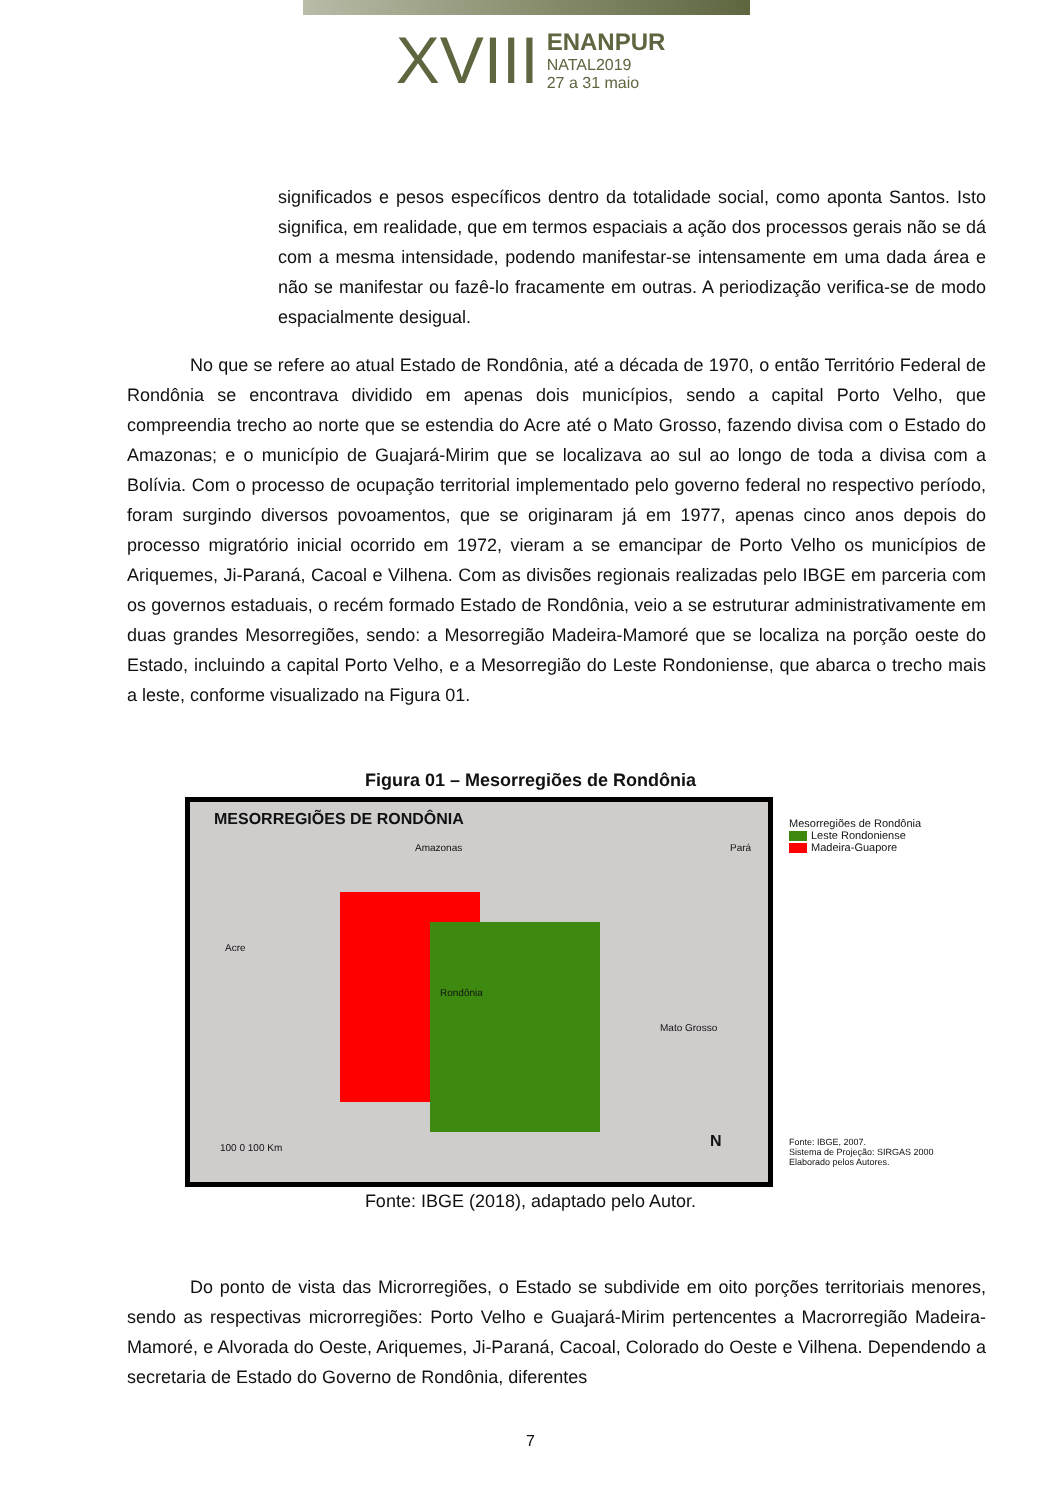XVIII ENANPUR
NATAL2019
27 a 31 maio
significados e pesos específicos dentro da totalidade social, como aponta Santos. Isto significa, em realidade, que em termos espaciais a ação dos processos gerais não se dá com a mesma intensidade, podendo manifestar-se intensamente em uma dada área e não se manifestar ou fazê-lo fracamente em outras. A periodização verifica-se de modo espacialmente desigual.
No que se refere ao atual Estado de Rondônia, até a década de 1970, o então Território Federal de Rondônia se encontrava dividido em apenas dois municípios, sendo a capital Porto Velho, que compreendia trecho ao norte que se estendia do Acre até o Mato Grosso, fazendo divisa com o Estado do Amazonas; e o município de Guajará-Mirim que se localizava ao sul ao longo de toda a divisa com a Bolívia. Com o processo de ocupação territorial implementado pelo governo federal no respectivo período, foram surgindo diversos povoamentos, que se originaram já em 1977, apenas cinco anos depois do processo migratório inicial ocorrido em 1972, vieram a se emancipar de Porto Velho os municípios de Ariquemes, Ji-Paraná, Cacoal e Vilhena. Com as divisões regionais realizadas pelo IBGE em parceria com os governos estaduais, o recém formado Estado de Rondônia, veio a se estruturar administrativamente em duas grandes Mesorregiões, sendo: a Mesorregião Madeira-Mamoré que se localiza na porção oeste do Estado, incluindo a capital Porto Velho, e a Mesorregião do Leste Rondoniense, que abarca o trecho mais a leste, conforme visualizado na Figura 01.
Figura 01 – Mesorregiões de Rondônia
MESORREGIÕES DE RONDÔNIA
Amazonas Pará
Acre
Rondônia
Mato Grosso
100 0 100 Km N
Mesorregiões de Rondônia
Leste Rondoniense
Madeira-Guapore
Fonte: IBGE, 2007.
Sistema de Projeção: SIRGAS 2000
Elaborado pelos Autores.
Fonte: IBGE (2018), adaptado pelo Autor.
Do ponto de vista das Microrregiões, o Estado se subdivide em oito porções territoriais menores, sendo as respectivas microrregiões: Porto Velho e Guajará-Mirim pertencentes a Macrorregião Madeira-Mamoré, e Alvorada do Oeste, Ariquemes, Ji-Paraná, Cacoal, Colorado do Oeste e Vilhena. Dependendo a secretaria de Estado do Governo de Rondônia, diferentes
7